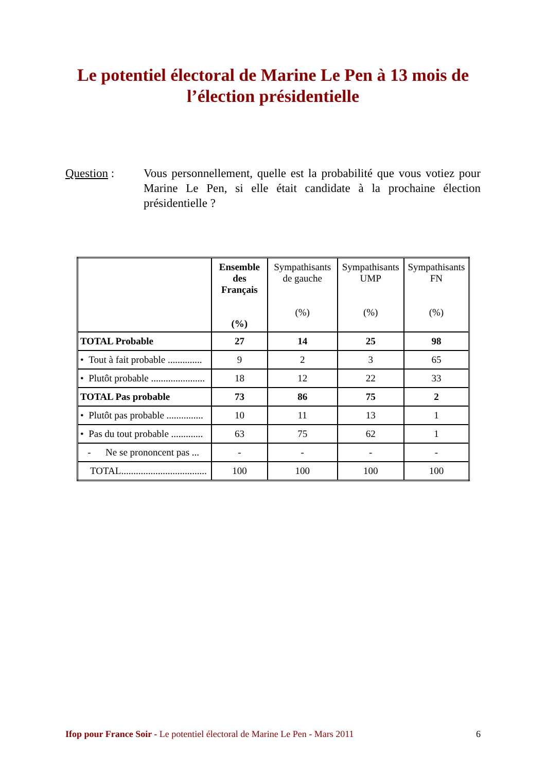Le potentiel électoral de Marine Le Pen à 13 mois de l’élection présidentielle
Question : Vous personnellement, quelle est la probabilité que vous votiez pour Marine Le Pen, si elle était candidate à la prochaine élection présidentielle ?
| | Ensemble des Français (%) | Sympathisants de gauche (%) | Sympathisants UMP (%) | Sympathisants FN (%) |
| --- | --- | --- | --- | --- |
| TOTAL Probable | 27 | 14 | 25 | 98 |
| • Tout à fait probable .............. | 9 | 2 | 3 | 65 |
| • Plutôt probable ...................... | 18 | 12 | 22 | 33 |
| TOTAL Pas probable | 73 | 86 | 75 | 2 |
| • Plutôt pas probable ............... | 10 | 11 | 13 | 1 |
| • Pas du tout probable ............. | 63 | 75 | 62 | 1 |
| - Ne se prononcent pas ... | - | - | - | - |
| TOTAL................................... | 100 | 100 | 100 | 100 |
Ifop pour France Soir - Le potentiel électoral de Marine Le Pen - Mars 2011 6